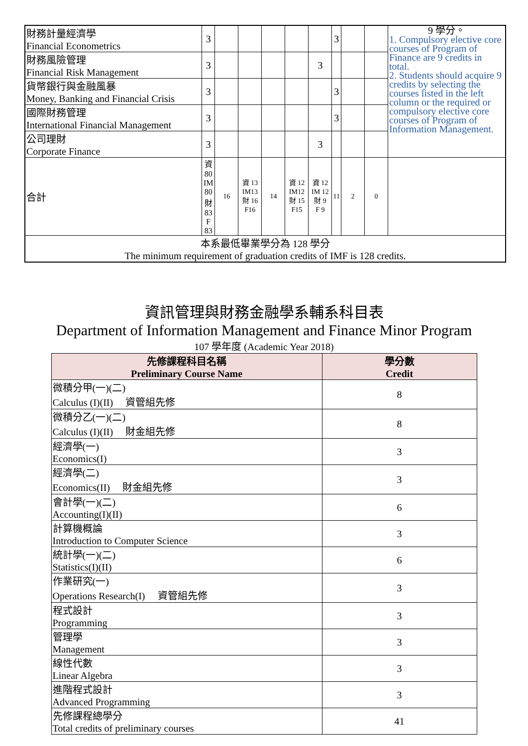| 財務計量經濟學 Financial Econometrics | 3 | | | | | | 3 | | | 9 學分。 1. Compulsory elective core courses of Program of Finance are 9 credits in total. 2. Students should acquire 9 credits by selecting the courses listed in the left column or the required or compulsory elective core courses of Program of Information Management. |
| 財務風險管理 Financial Risk Management | 3 | | | | | 3 | | | | |
| 貨幣銀行與金融風暴 Money, Banking and Financial Crisis | 3 | | | | | | 3 | | | |
| 國際財務管理 International Financial Management | 3 | | | | | | 3 | | | |
| 公司理財 Corporate Finance | 3 | | | | | 3 | | | | |
| 合計 | 資 80 IM 80 財 83 F 83 | 16 | 資 13 IM13 財 16 F16 | 14 | 資 12 IM12 財 15 F15 | 資 12 IM 12 財 9 F 9 | 11 | 2 | 0 | |
| 本系最低畢業學分為 128 學分 The minimum requirement of graduation credits of IMF is 128 credits. | | | | | | | | | | |
資訊管理與財務金融學系輔系科目表
Department of Information Management and Finance Minor Program
107 學年度 (Academic Year 2018)
| 先修課程科目名稱 Preliminary Course Name | 學分數 Credit |
| --- | --- |
| 微積分甲(一)(二) Calculus (I)(II) 資管組先修 | 8 |
| 微積分乙(一)(二) Calculus (I)(II) 財金組先修 | 8 |
| 經濟學(一) Economics(I) | 3 |
| 經濟學(二) Economics(II) 財金組先修 | 3 |
| 會計學(一)(二) Accounting(I)(II) | 6 |
| 計算機概論 Introduction to Computer Science | 3 |
| 統計學(一)(二) Statistics(I)(II) | 6 |
| 作業研究(一) Operations Research(I) 資管組先修 | 3 |
| 程式設計 Programming | 3 |
| 管理學 Management | 3 |
| 線性代數 Linear Algebra | 3 |
| 進階程式設計 Advanced Programming | 3 |
| 先修課程總學分 Total credits of preliminary courses | 41 |